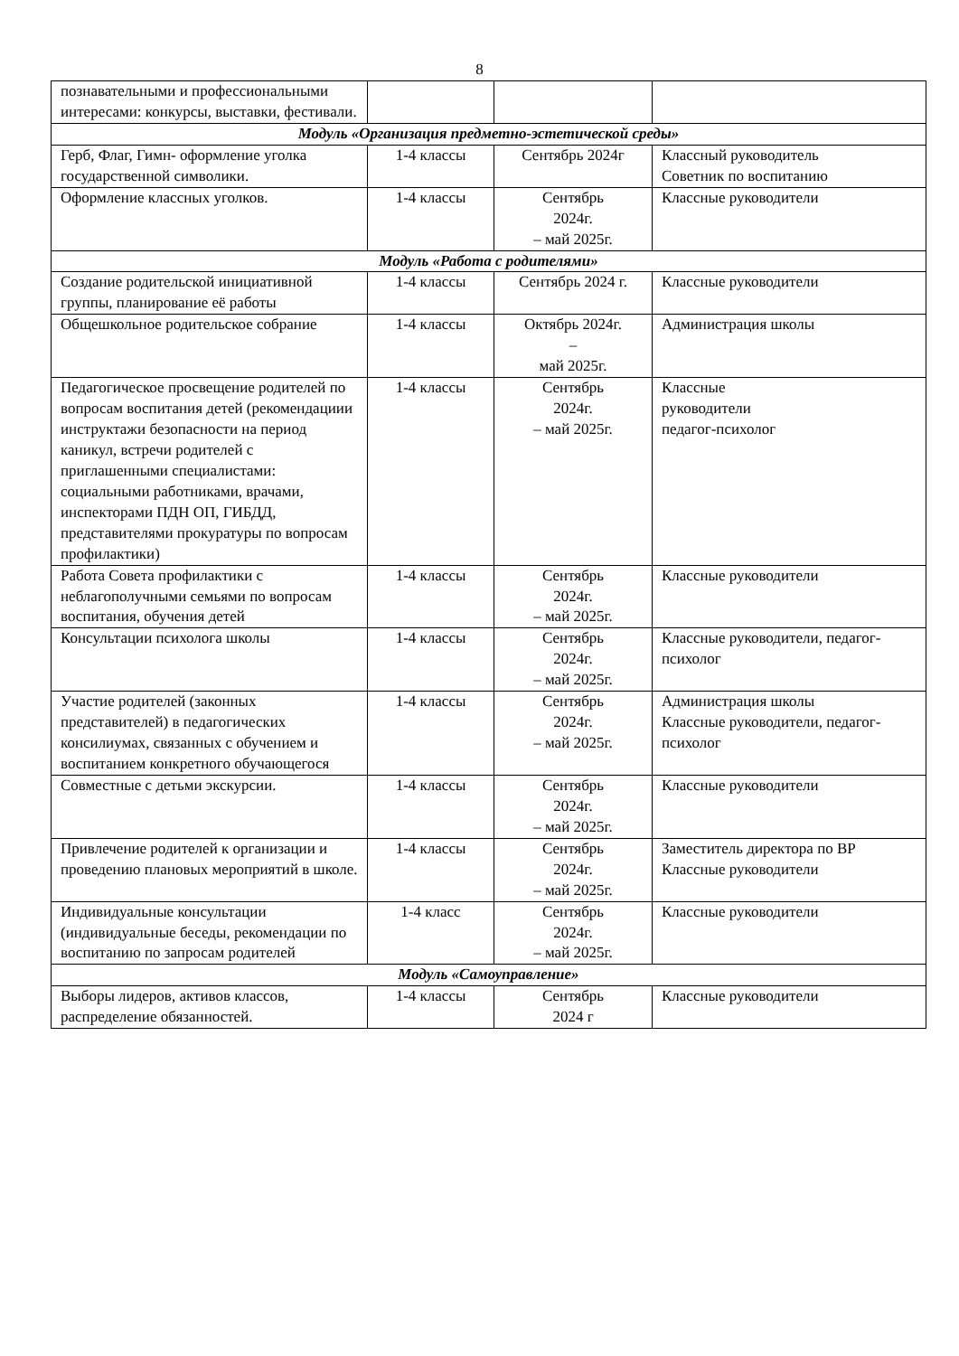8
| познавательными и профессиональными интересами: конкурсы, выставки, фестивали. | | | |
| Модуль «Организация предметно-эстетической среды» | | | |
| Герб, Флаг, Гимн- оформление уголка государственной символики. | 1-4 классы | Сентябрь 2024г | Классный руководитель Советник по воспитанию |
| Оформление классных уголков. | 1-4 классы | Сентябрь 2024г. – май 2025г. | Классные руководители |
| Модуль «Работа с родителями» | | | |
| Создание родительской инициативной группы, планирование её работы | 1-4 классы | Сентябрь 2024 г. | Классные руководители |
| Общешкольное родительское собрание | 1-4 классы | Октябрь 2024г. – май 2025г. | Администрация школы |
| Педагогическое просвещение родителей по вопросам воспитания детей (рекомендациии инструктажи безопасности на период каникул, встречи родителей с приглашенными специалистами: социальными работниками, врачами, инспекторами ПДН ОП, ГИБДД, представителями прокуратуры по вопросам профилактики) | 1-4 классы | Сентябрь 2024г. – май 2025г. | Классные руководители педагог-психолог |
| Работа Совета профилактики с неблагополучными семьями по вопросам воспитания, обучения детей | 1-4 классы | Сентябрь 2024г. – май 2025г. | Классные руководители |
| Консультации психолога школы | 1-4 классы | Сентябрь 2024г. – май 2025г. | Классные руководители, педагог-психолог |
| Участие родителей (законных представителей) в педагогических консилиумах, связанных с обучением и воспитанием конкретного обучающегося | 1-4 классы | Сентябрь 2024г. – май 2025г. | Администрация школы Классные руководители, педагог-психолог |
| Совместные с детьми экскурсии. | 1-4 классы | Сентябрь 2024г. – май 2025г. | Классные руководители |
| Привлечение родителей к организации и проведению плановых мероприятий в школе. | 1-4 классы | Сентябрь 2024г. – май 2025г. | Заместитель директора по ВР Классные руководители |
| Индивидуальные консультации (индивидуальные беседы, рекомендации по воспитанию по запросам родителей | 1-4 класс | Сентябрь 2024г. – май 2025г. | Классные руководители |
| Модуль «Самоуправление» | | | |
| Выборы лидеров, активов классов, распределение обязанностей. | 1-4 классы | Сентябрь 2024 г | Классные руководители |